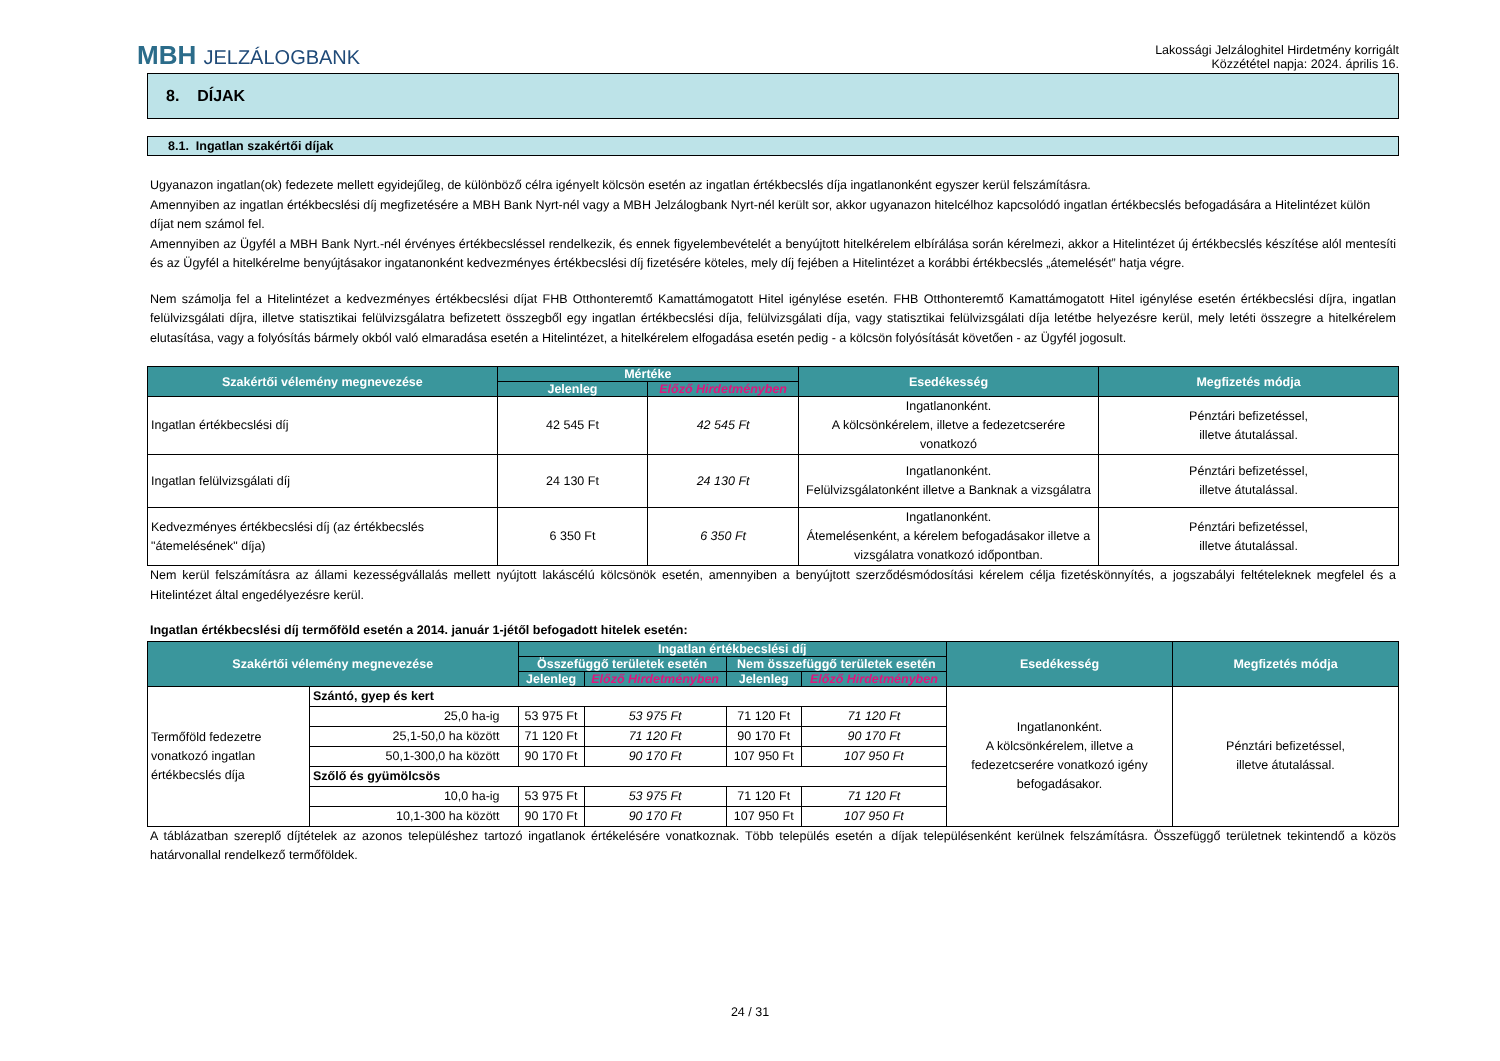MBH JELZÁLOGBANK
Lakossági Jelzáloghitel Hirdetmény korrigált
Közzététel napja: 2024. április 16.
8. DÍJAK
8.1. Ingatlan szakértői díjak
Ugyanazon ingatlan(ok) fedezete mellett egyidejűleg, de különböző célra igényelt kölcsön esetén az ingatlan értékbecslés díja ingatlanonként egyszer kerül felszámításra.
Amennyiben az ingatlan értékbecslési díj megfizetésére a MBH Bank Nyrt-nél vagy a MBH Jelzálogbank Nyrt-nél került sor, akkor ugyanazon hitelcélhoz kapcsolódó ingatlan értékbecslés befogadására a Hitelintézet külön díjat nem számol fel.
Amennyiben az Ügyfél a MBH Bank Nyrt.-nél érvényes értékbecsléssel rendelkezik, és ennek figyelembevételét a benyújtott hitelkérelem elbírálása során kérelmezi, akkor a Hitelintézet új értékbecslés készítése alól mentesíti és az Ügyfél a hitelkérelme benyújtásakor ingatanonként kedvezményes értékbecslési díj fizetésére köteles, mely díj fejében a Hitelintézet a korábbi értékbecslés „átemelését” hatja végre.
Nem számolja fel a Hitelintézet a kedvezményes értékbecslési díjat FHB Otthonteremtő Kamattámogatott Hitel igénylése esetén. FHB Otthonteremtő Kamattámogatott Hitel igénylése esetén értékbecslési díjra, ingatlan felülvizsgálati díjra, illetve statisztikai felülvizsgálatra befizetett összegből egy ingatlan értékbecslési díja, felülvizsgálati díja, vagy statisztikai felülvizsgálati díja letétbe helyezésre kerül, mely letéti összegre a hitelkérelem elutasítása, vagy a folyósítás bármely okból való elmaradása esetén a Hitelintézet, a hitelkérelem elfogadása esetén pedig - a kölcsön folyósítását követően - az Ügyfél jogosult.
| Szakértői vélemény megnevezése | Mértéke | | Esedékesség | Megfizetés módja |
| --- | --- | --- | --- | --- |
| | Jelenleg | Előző Hirdetményben | | |
| Ingatlan értékbecslési díj | 42 545 Ft | 42 545 Ft | Ingatlanonként. A kölcsönkérelem, illetve a fedezetcserére vonatkozó | Pénztári befizetéssel, illetve átutalással. |
| Ingatlan felülvizsgálati díj | 24 130 Ft | 24 130 Ft | Ingatlanonként. Felülvizsgálatonként illetve a Banknak a vizsgálatra | Pénztári befizetéssel, illetve átutalással. |
| Kedvezményes értékbecslési díj (az értékbecslés "átemelésének" díja) | 6 350 Ft | 6 350 Ft | Ingatlanonként. Átemelésenként, a kérelem befogadásakor illetve a vizsgálatra vonatkozó időpontban. | Pénztári befizetéssel, illetve átutalással. |
Nem kerül felszámításra az állami kezességvállalás mellett nyújtott lakáscélú kölcsönök esetén, amennyiben a benyújtott szerződésmódosítási kérelem célja fizetéskönnyítés, a jogszabályi feltételeknek megfelel és a Hitelintézet által engedélyezésre kerül.
Ingatlan értékbecslési díj termőföld esetén a 2014. január 1-jétől befogadott hitelek esetén:
| Szakértői vélemény megnevezése | | Ingatlan értékbecslési díj | | | | Esedékesség | Megfizetés módja |
| --- | --- | --- | --- | --- | --- | --- | --- |
| | | Összefüggő területek esetén | | Nem összefüggő területek esetén | | | |
| | | Jelenleg | Előző Hirdetményben | Jelenleg | Előző Hirdetményben | | |
| Termőföld fedezetre vonatkozó ingatlan értékbecslés díja | Szántó, gyep és kert | | | | | Ingatlanonként. A kölcsönkérelem, illetve a fedezetcserére vonatkozó igény befogadásakor. | Pénztári befizetéssel, illetve átutalással. |
| | 25,0 ha-ig | 53 975 Ft | 53 975 Ft | 71 120 Ft | 71 120 Ft | | |
| | 25,1-50,0 ha között | 71 120 Ft | 71 120 Ft | 90 170 Ft | 90 170 Ft | | |
| | 50,1-300,0 ha között | 90 170 Ft | 90 170 Ft | 107 950 Ft | 107 950 Ft | | |
| | Szőlő és gyümölcsös | | | | | | |
| | 10,0 ha-ig | 53 975 Ft | 53 975 Ft | 71 120 Ft | 71 120 Ft | | |
| | 10,1-300 ha között | 90 170 Ft | 90 170 Ft | 107 950 Ft | 107 950 Ft | | |
A táblázatban szereplő díjtételek az azonos településhez tartozó ingatlanok értékelésére vonatkoznak. Több település esetén a díjak településenként kerülnek felszámításra. Összefüggő területnek tekintendő a közös határvonallal rendelkező termőföldek.
24 / 31